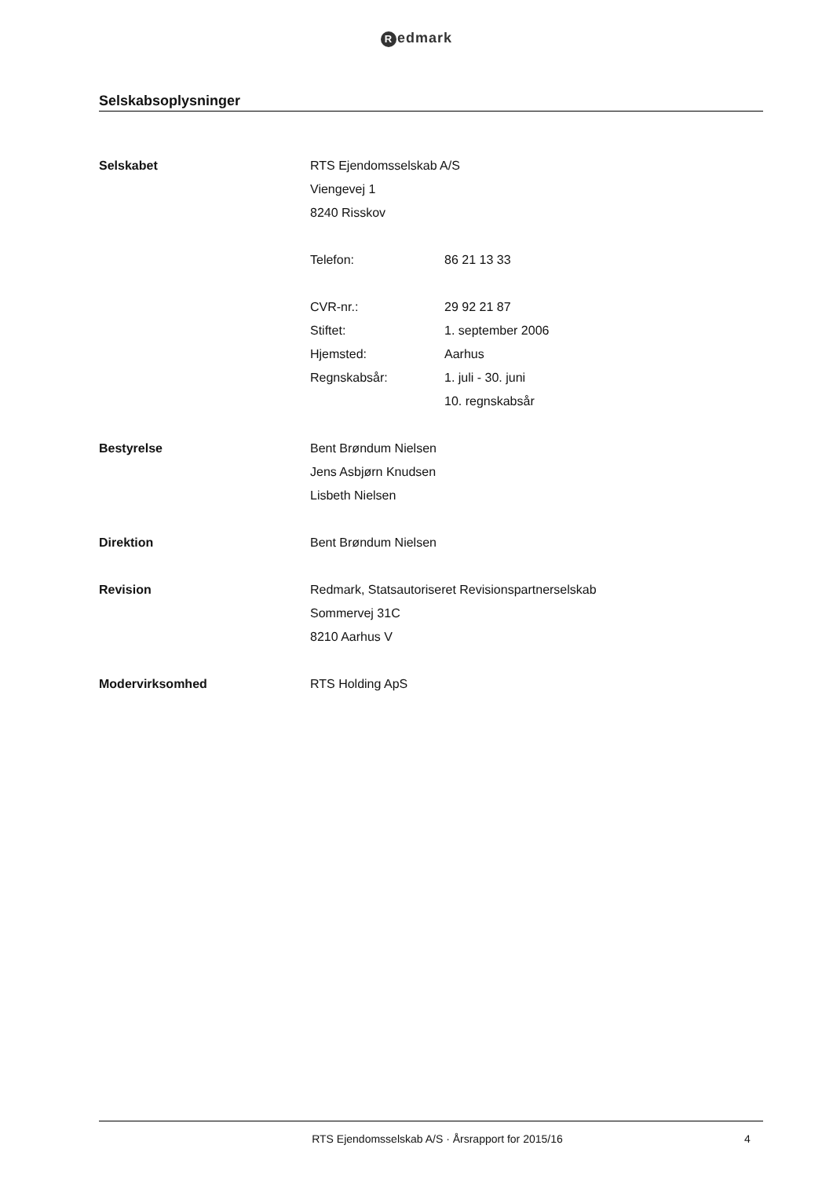Redmark
Selskabsoplysninger
| Selskabet | RTS Ejendomsselskab A/S | |
| | Viengevej 1 | |
| | 8240 Risskov | |
| | Telefon: | 86 21 13 33 |
| | CVR-nr.: | 29 92 21 87 |
| | Stiftet: | 1. september 2006 |
| | Hjemsted: | Aarhus |
| | Regnskabsår: | 1. juli - 30. juni |
| | | 10. regnskabsår |
| Bestyrelse | Bent Brøndum Nielsen | |
| | Jens Asbjørn Knudsen | |
| | Lisbeth Nielsen | |
| Direktion | Bent Brøndum Nielsen | |
| Revision | Redmark, Statsautoriseret Revisionspartnerselskab | |
| | Sommervej 31C | |
| | 8210 Aarhus V | |
| Modervirksomhed | RTS Holding ApS | |
RTS Ejendomsselskab A/S · Årsrapport for 2015/16 4